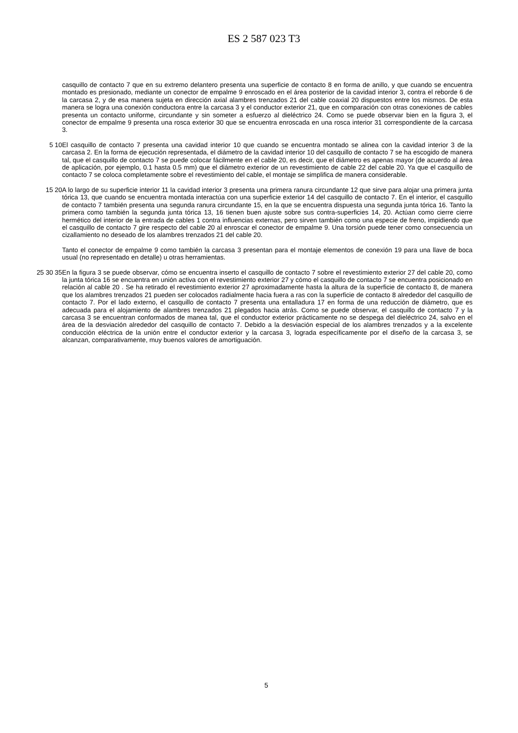ES 2 587 023 T3
casquillo de contacto 7 que en su extremo delantero presenta una superficie de contacto 8 en forma de anillo, y que cuando se encuentra montado es presionado, mediante un conector de empalme 9 enroscado en el área posterior de la cavidad interior 3, contra el reborde 6 de la carcasa 2, y de esa manera sujeta en dirección axial alambres trenzados 21 del cable coaxial 20 dispuestos entre los mismos. De esta manera se logra una conexión conductora entre la carcasa 3 y el conductor exterior 21, que en comparación con otras conexiones de cables presenta un contacto uniforme, circundante y sin someter a esfuerzo al dieléctrico 24. Como se puede observar bien en la figura 3, el conector de empalme 9 presenta una rosca exterior 30 que se encuentra enroscada en una rosca interior 31 correspondiente de la carcasa 3.
5 10 El casquillo de contacto 7 presenta una cavidad interior 10 que cuando se encuentra montado se alinea con la cavidad interior 3 de la carcasa 2. En la forma de ejecución representada, el diámetro de la cavidad interior 10 del casquillo de contacto 7 se ha escogido de manera tal, que el casquillo de contacto 7 se puede colocar fácilmente en el cable 20, es decir, que el diámetro es apenas mayor (de acuerdo al área de aplicación, por ejemplo, 0.1 hasta 0.5 mm) que el diámetro exterior de un revestimiento de cable 22 del cable 20. Ya que el casquillo de contacto 7 se coloca completamente sobre el revestimiento del cable, el montaje se simplifica de manera considerable.
15 20 A lo largo de su superficie interior 11 la cavidad interior 3 presenta una primera ranura circundante 12 que sirve para alojar una primera junta tórica 13, que cuando se encuentra montada interactúa con una superficie exterior 14 del casquillo de contacto 7. En el interior, el casquillo de contacto 7 también presenta una segunda ranura circundante 15, en la que se encuentra dispuesta una segunda junta tórica 16. Tanto la primera como también la segunda junta tórica 13, 16 tienen buen ajuste sobre sus contra-superficies 14, 20. Actúan como cierre cierre hermético del interior de la entrada de cables 1 contra influencias externas, pero sirven también como una especie de freno, impidiendo que el casquillo de contacto 7 gire respecto del cable 20 al enroscar el conector de empalme 9. Una torsión puede tener como consecuencia un cizallamiento no deseado de los alambres trenzados 21 del cable 20.
Tanto el conector de empalme 9 como también la carcasa 3 presentan para el montaje elementos de conexión 19 para una llave de boca usual (no representado en detalle) u otras herramientas.
25 30 35 En la figura 3 se puede observar, cómo se encuentra inserto el casquillo de contacto 7 sobre el revestimiento exterior 27 del cable 20, como la junta tórica 16 se encuentra en unión activa con el revestimiento exterior 27 y cómo el casquillo de contacto 7 se encuentra posicionado en relación al cable 20 . Se ha retirado el revestimiento exterior 27 aproximadamente hasta la altura de la superficie de contacto 8, de manera que los alambres trenzados 21 pueden ser colocados radialmente hacia fuera a ras con la superficie de contacto 8 alrededor del casquillo de contacto 7. Por el lado externo, el casquillo de contacto 7 presenta una entalladura 17 en forma de una reducción de diámetro, que es adecuada para el alojamiento de alambres trenzados 21 plegados hacia atrás. Como se puede observar, el casquillo de contacto 7 y la carcasa 3 se encuentran conformados de manea tal, que el conductor exterior prácticamente no se despega del dieléctrico 24, salvo en el área de la desviación alrededor del casquillo de contacto 7. Debido a la desviación especial de los alambres trenzados y a la excelente conducción eléctrica de la unión entre el conductor exterior y la carcasa 3, lograda específicamente por el diseño de la carcasa 3, se alcanzan, comparativamente, muy buenos valores de amortiguación.
5